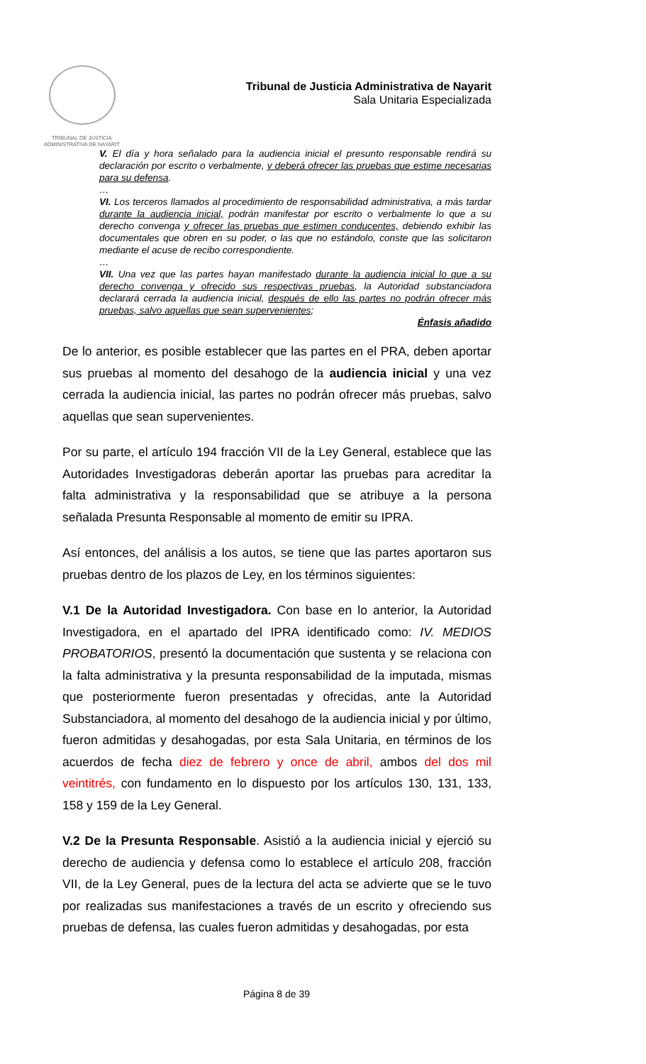TRIBUNAL DE JUSTICIA
ADMINISTRATIVA DE NAYARIT
Tribunal de Justicia Administrativa de Nayarit
Sala Unitaria Especializada
V. El día y hora señalado para la audiencia inicial el presunto responsable rendirá su declaración por escrito o verbalmente, y deberá ofrecer las pruebas que estime necesarias para su defensa.
…
VI. Los terceros llamados al procedimiento de responsabilidad administrativa, a más tardar durante la audiencia inicial, podrán manifestar por escrito o verbalmente lo que a su derecho convenga y ofrecer las pruebas que estimen conducentes, debiendo exhibir las documentales que obren en su poder, o las que no estándolo, conste que las solicitaron mediante el acuse de recibo correspondiente.
…
VII. Una vez que las partes hayan manifestado durante la audiencia inicial lo que a su derecho convenga y ofrecido sus respectivas pruebas, la Autoridad substanciadora declarará cerrada la audiencia inicial, después de ello las partes no podrán ofrecer más pruebas, salvo aquellas que sean supervenientes;
Énfasis añadido
De lo anterior, es posible establecer que las partes en el PRA, deben aportar sus pruebas al momento del desahogo de la audiencia inicial y una vez cerrada la audiencia inicial, las partes no podrán ofrecer más pruebas, salvo aquellas que sean supervenientes.
Por su parte, el artículo 194 fracción VII de la Ley General, establece que las Autoridades Investigadoras deberán aportar las pruebas para acreditar la falta administrativa y la responsabilidad que se atribuye a la persona señalada Presunta Responsable al momento de emitir su IPRA.
Así entonces, del análisis a los autos, se tiene que las partes aportaron sus pruebas dentro de los plazos de Ley, en los términos siguientes:
V.1 De la Autoridad Investigadora. Con base en lo anterior, la Autoridad Investigadora, en el apartado del IPRA identificado como: IV. MEDIOS PROBATORIOS, presentó la documentación que sustenta y se relaciona con la falta administrativa y la presunta responsabilidad de la imputada, mismas que posteriormente fueron presentadas y ofrecidas, ante la Autoridad Substanciadora, al momento del desahogo de la audiencia inicial y por último, fueron admitidas y desahogadas, por esta Sala Unitaria, en términos de los acuerdos de fecha diez de febrero y once de abril, ambos del dos mil veintitrés, con fundamento en lo dispuesto por los artículos 130, 131, 133, 158 y 159 de la Ley General.
V.2 De la Presunta Responsable. Asistió a la audiencia inicial y ejerció su derecho de audiencia y defensa como lo establece el artículo 208, fracción VII, de la Ley General, pues de la lectura del acta se advierte que se le tuvo por realizadas sus manifestaciones a través de un escrito y ofreciendo sus pruebas de defensa, las cuales fueron admitidas y desahogadas, por esta
Página 8 de 39